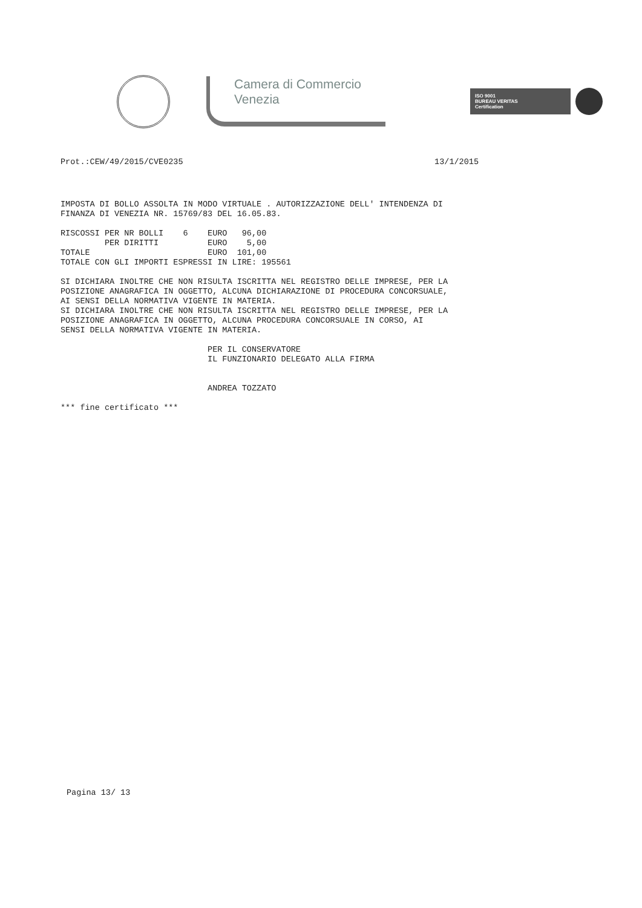Camera di Commercio
Venezia
ISO 9001
BUREAU VERITAS
Certification
Prot.:CEW/49/2015/CVE0235 13/1/2015
IMPOSTA DI BOLLO ASSOLTA IN MODO VIRTUALE . AUTORIZZAZIONE DELL' INTENDENZA DI
FINANZA DI VENEZIA NR. 15769/83 DEL 16.05.83.

RISCOSSI PER NR BOLLI    6    EURO   96,00
         PER DIRITTI          EURO    5,00
TOTALE                        EURO  101,00
TOTALE CON GLI IMPORTI ESPRESSI IN LIRE: 195561

SI DICHIARA INOLTRE CHE NON RISULTA ISCRITTA NEL REGISTRO DELLE IMPRESE, PER LA
POSIZIONE ANAGRAFICA IN OGGETTO, ALCUNA DICHIARAZIONE DI PROCEDURA CONCORSUALE,
AI SENSI DELLA NORMATIVA VIGENTE IN MATERIA.
SI DICHIARA INOLTRE CHE NON RISULTA ISCRITTA NEL REGISTRO DELLE IMPRESE, PER LA
POSIZIONE ANAGRAFICA IN OGGETTO, ALCUNA PROCEDURA CONCORSUALE IN CORSO, AI
SENSI DELLA NORMATIVA VIGENTE IN MATERIA.

                              PER IL CONSERVATORE
                              IL FUNZIONARIO DELEGATO ALLA FIRMA


                              ANDREA TOZZATO

*** fine certificato ***
Pagina 13/ 13